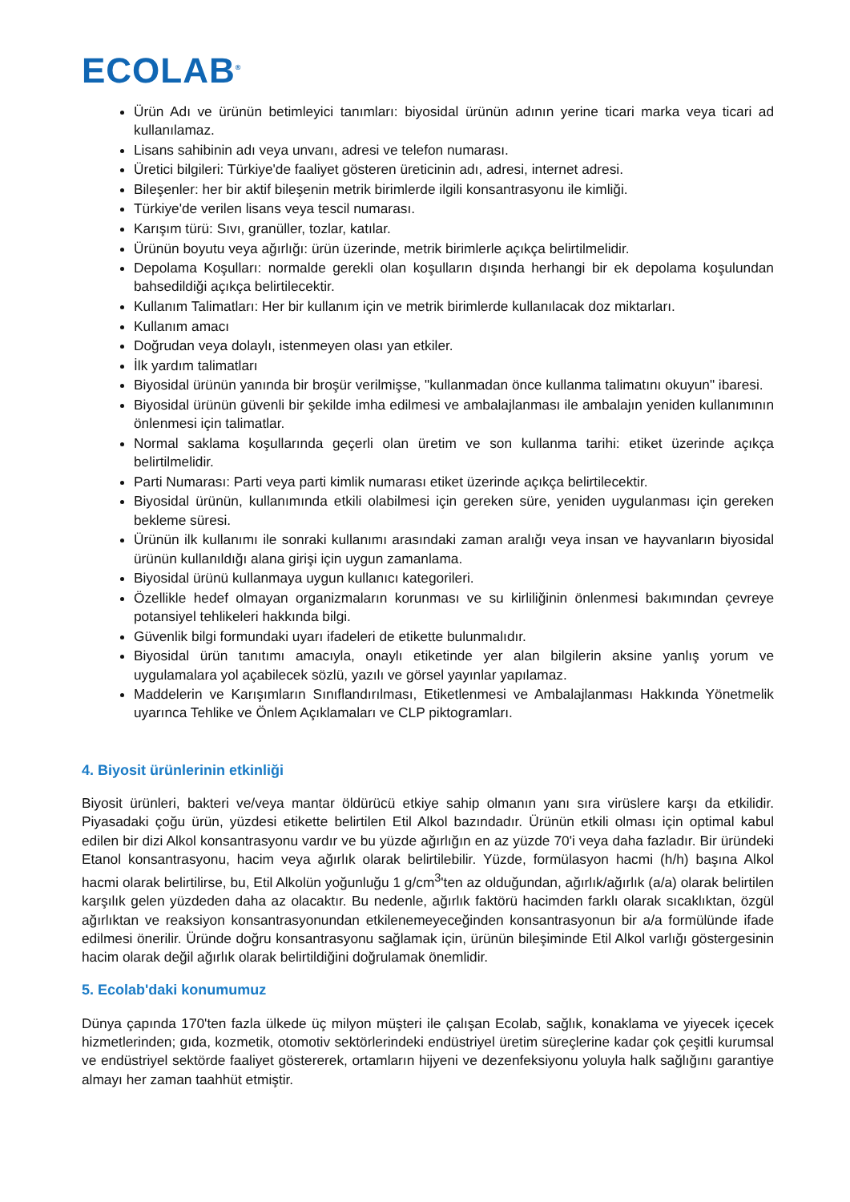ECOLAB<sup>®</sup>
Ürün Adı ve ürünün betimleyici tanımları: biyosidal ürünün adının yerine ticari marka veya ticari ad kullanılamaz.
Lisans sahibinin adı veya unvanı, adresi ve telefon numarası.
Üretici bilgileri: Türkiye'de faaliyet gösteren üreticinin adı, adresi, internet adresi.
Bileşenler: her bir aktif bileşenin metrik birimlerde ilgili konsantrasyonu ile kimliği.
Türkiye'de verilen lisans veya tescil numarası.
Karışım türü: Sıvı, granüller, tozlar, katılar.
Ürünün boyutu veya ağırlığı: ürün üzerinde, metrik birimlerle açıkça belirtilmelidir.
Depolama Koşulları: normalde gerekli olan koşulların dışında herhangi bir ek depolama koşulundan bahsedildiği açıkça belirtilecektir.
Kullanım Talimatları: Her bir kullanım için ve metrik birimlerde kullanılacak doz miktarları.
Kullanım amacı
Doğrudan veya dolaylı, istenmeyen olası yan etkiler.
İlk yardım talimatları
Biyosidal ürünün yanında bir broşür verilmişse, "kullanmadan önce kullanma talimatını okuyun" ibaresi.
Biyosidal ürünün güvenli bir şekilde imha edilmesi ve ambalajlanması ile ambalajın yeniden kullanımının önlenmesi için talimatlar.
Normal saklama koşullarında geçerli olan üretim ve son kullanma tarihi: etiket üzerinde açıkça belirtilmelidir.
Parti Numarası: Parti veya parti kimlik numarası etiket üzerinde açıkça belirtilecektir.
Biyosidal ürünün, kullanımında etkili olabilmesi için gereken süre, yeniden uygulanması için gereken bekleme süresi.
Ürünün ilk kullanımı ile sonraki kullanımı arasındaki zaman aralığı veya insan ve hayvanların biyosidal ürünün kullanıldığı alana girişi için uygun zamanlama.
Biyosidal ürünü kullanmaya uygun kullanıcı kategorileri.
Özellikle hedef olmayan organizmaların korunması ve su kirliliğinin önlenmesi bakımından çevreye potansiyel tehlikeleri hakkında bilgi.
Güvenlik bilgi formundaki uyarı ifadeleri de etikette bulunmalıdır.
Biyosidal ürün tanıtımı amacıyla, onaylı etiketinde yer alan bilgilerin aksine yanlış yorum ve uygulamalara yol açabilecek sözlü, yazılı ve görsel yayınlar yapılamaz.
Maddelerin ve Karışımların Sınıflandırılması, Etiketlenmesi ve Ambalajlanması Hakkında Yönetmelik uyarınca Tehlike ve Önlem Açıklamaları ve CLP piktogramları.
4. Biyosit ürünlerinin etkinliği
Biyosit ürünleri, bakteri ve/veya mantar öldürücü etkiye sahip olmanın yanı sıra virüslere karşı da etkilidir. Piyasadaki çoğu ürün, yüzdesi etikette belirtilen Etil Alkol bazındadır. Ürünün etkili olması için optimal kabul edilen bir dizi Alkol konsantrasyonu vardır ve bu yüzde ağırlığın en az yüzde 70'i veya daha fazladır. Bir üründeki Etanol konsantrasyonu, hacim veya ağırlık olarak belirtilebilir. Yüzde, formülasyon hacmi (h/h) başına Alkol hacmi olarak belirtilirse, bu, Etil Alkolün yoğunluğu 1 g/cm<sup>3</sup>'ten az olduğundan, ağırlık/ağırlık (a/a) olarak belirtilen karşılık gelen yüzdeden daha az olacaktır. Bu nedenle, ağırlık faktörü hacimden farklı olarak sıcaklıktan, özgül ağırlıktan ve reaksiyon konsantrasyonundan etkilenemeyeceğinden konsantrasyonun bir a/a formülünde ifade edilmesi önerilir. Üründe doğru konsantrasyonu sağlamak için, ürünün bileşiminde Etil Alkol varlığı göstergesinin hacim olarak değil ağırlık olarak belirtildiğini doğrulamak önemlidir.
5. Ecolab'daki konumumuz
Dünya çapında 170'ten fazla ülkede üç milyon müşteri ile çalışan Ecolab, sağlık, konaklama ve yiyecek içecek hizmetlerinden; gıda, kozmetik, otomotiv sektörlerindeki endüstriyel üretim süreçlerine kadar çok çeşitli kurumsal ve endüstriyel sektörde faaliyet göstererek, ortamların hijyeni ve dezenfeksiyonu yoluyla halk sağlığını garantiye almayı her zaman taahhüt etmiştir.